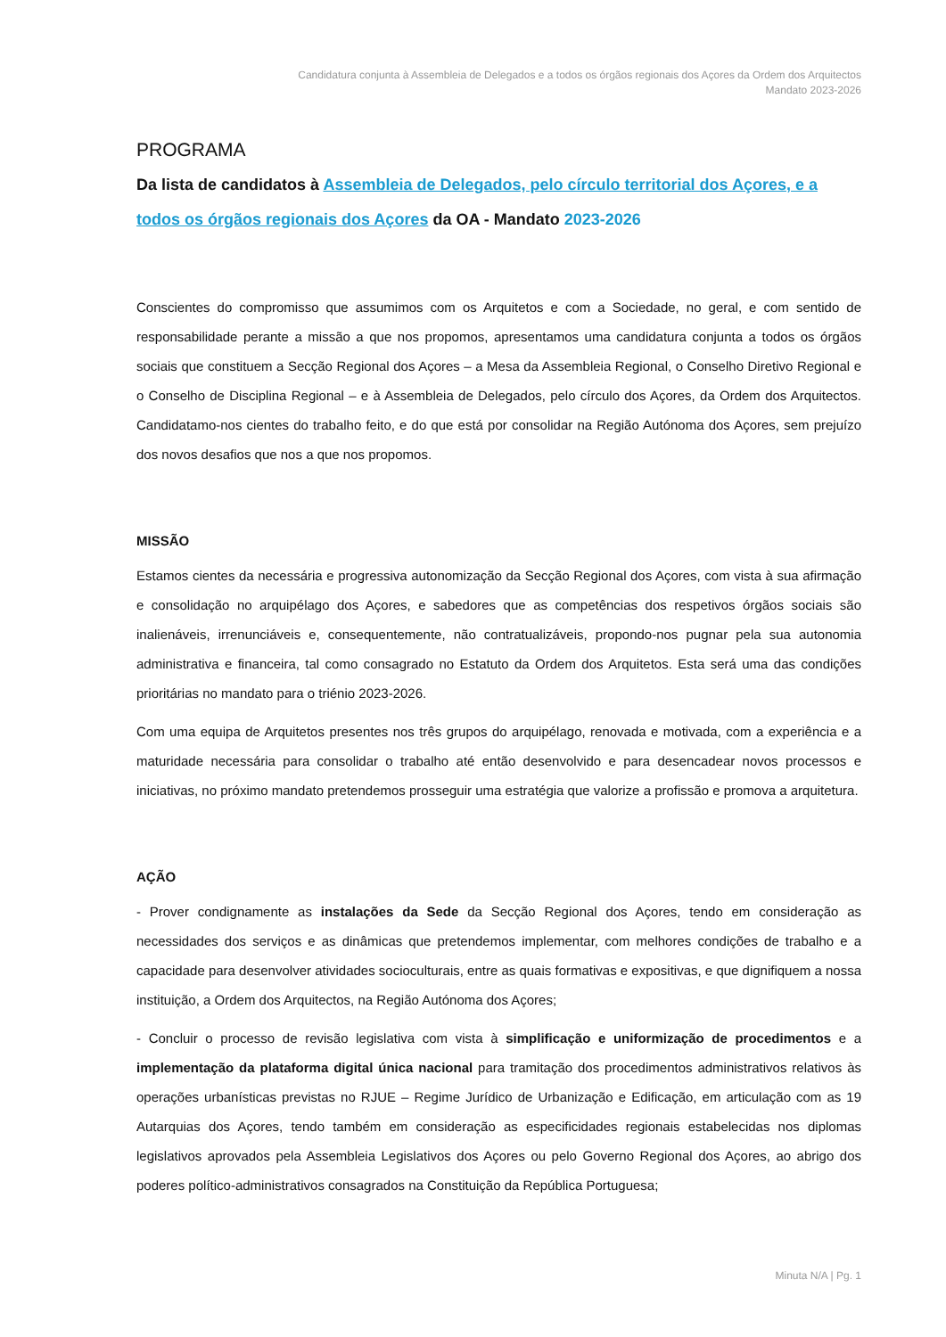Candidatura conjunta à Assembleia de Delegados e a todos os órgãos regionais dos Açores da Ordem dos Arquitectos
Mandato 2023-2026
PROGRAMA
Da lista de candidatos à Assembleia de Delegados, pelo círculo territorial dos Açores, e a todos os órgãos regionais dos Açores da OA - Mandato 2023-2026
Conscientes do compromisso que assumimos com os Arquitetos e com a Sociedade, no geral, e com sentido de responsabilidade perante a missão a que nos propomos, apresentamos uma candidatura conjunta a todos os órgãos sociais que constituem a Secção Regional dos Açores – a Mesa da Assembleia Regional, o Conselho Diretivo Regional e o Conselho de Disciplina Regional – e à Assembleia de Delegados, pelo círculo dos Açores, da Ordem dos Arquitectos. Candidatamo-nos cientes do trabalho feito, e do que está por consolidar na Região Autónoma dos Açores, sem prejuízo dos novos desafios que nos a que nos propomos.
MISSÃO
Estamos cientes da necessária e progressiva autonomização da Secção Regional dos Açores, com vista à sua afirmação e consolidação no arquipélago dos Açores, e sabedores que as competências dos respetivos órgãos sociais são inalienáveis, irrenunciáveis e, consequentemente, não contratualizáveis, propondo-nos pugnar pela sua autonomia administrativa e financeira, tal como consagrado no Estatuto da Ordem dos Arquitetos. Esta será uma das condições prioritárias no mandato para o triénio 2023-2026.
Com uma equipa de Arquitetos presentes nos três grupos do arquipélago, renovada e motivada, com a experiência e a maturidade necessária para consolidar o trabalho até então desenvolvido e para desencadear novos processos e iniciativas, no próximo mandato pretendemos prosseguir uma estratégia que valorize a profissão e promova a arquitetura.
AÇÃO
- Prover condignamente as instalações da Sede da Secção Regional dos Açores, tendo em consideração as necessidades dos serviços e as dinâmicas que pretendemos implementar, com melhores condições de trabalho e a capacidade para desenvolver atividades socioculturais, entre as quais formativas e expositivas, e que dignifiquem a nossa instituição, a Ordem dos Arquitectos, na Região Autónoma dos Açores;
- Concluir o processo de revisão legislativa com vista à simplificação e uniformização de procedimentos e a implementação da plataforma digital única nacional para tramitação dos procedimentos administrativos relativos às operações urbanísticas previstas no RJUE – Regime Jurídico de Urbanização e Edificação, em articulação com as 19 Autarquias dos Açores, tendo também em consideração as especificidades regionais estabelecidas nos diplomas legislativos aprovados pela Assembleia Legislativos dos Açores ou pelo Governo Regional dos Açores, ao abrigo dos poderes político-administrativos consagrados na Constituição da República Portuguesa;
Minuta N/A | Pg. 1